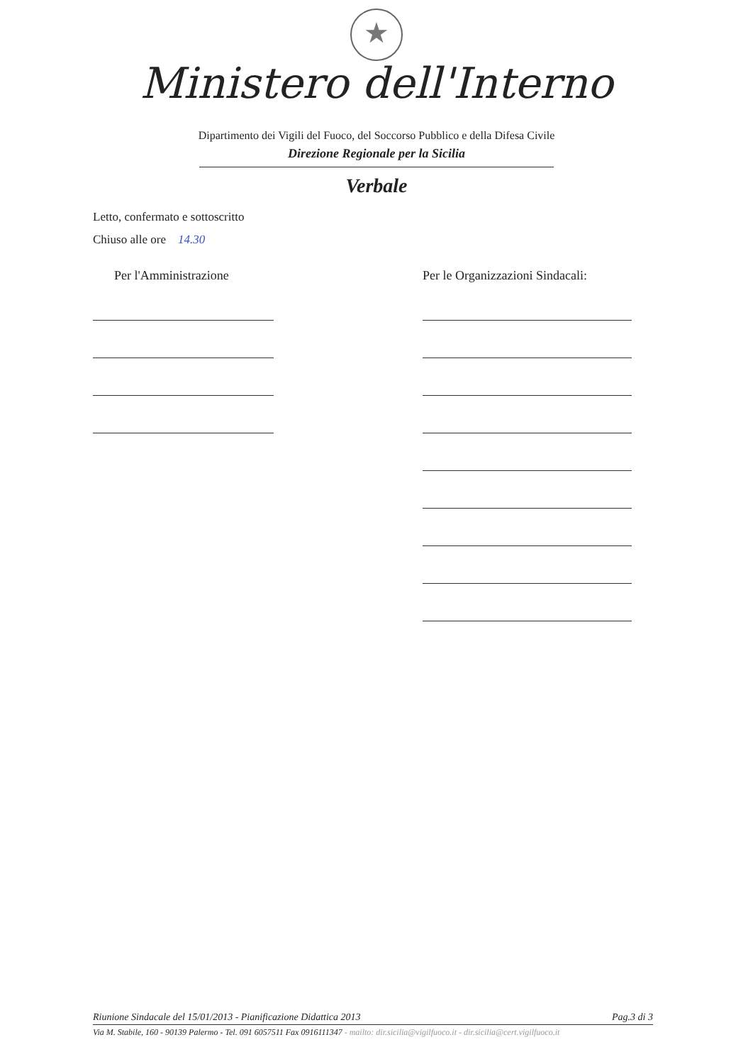★
Ministero dell'Interno
Dipartimento dei Vigili del Fuoco, del Soccorso Pubblico e della Difesa Civile
Direzione Regionale per la Sicilia
Verbale
Letto, confermato e sottoscritto
Chiuso alle ore 14.30
Per l'Amministrazione Per le Organizzazioni Sindacali:
Riunione Sindacale del 15/01/2013 - Pianificazione Didattica 2013 Pag.3 di 3
Via M. Stabile, 160 - 90139 Palermo - Tel. 091 6057511 Fax 0916111347 - mailto: dir.sicilia@vigilfuoco.it - dir.sicilia@cert.vigilfuoco.it